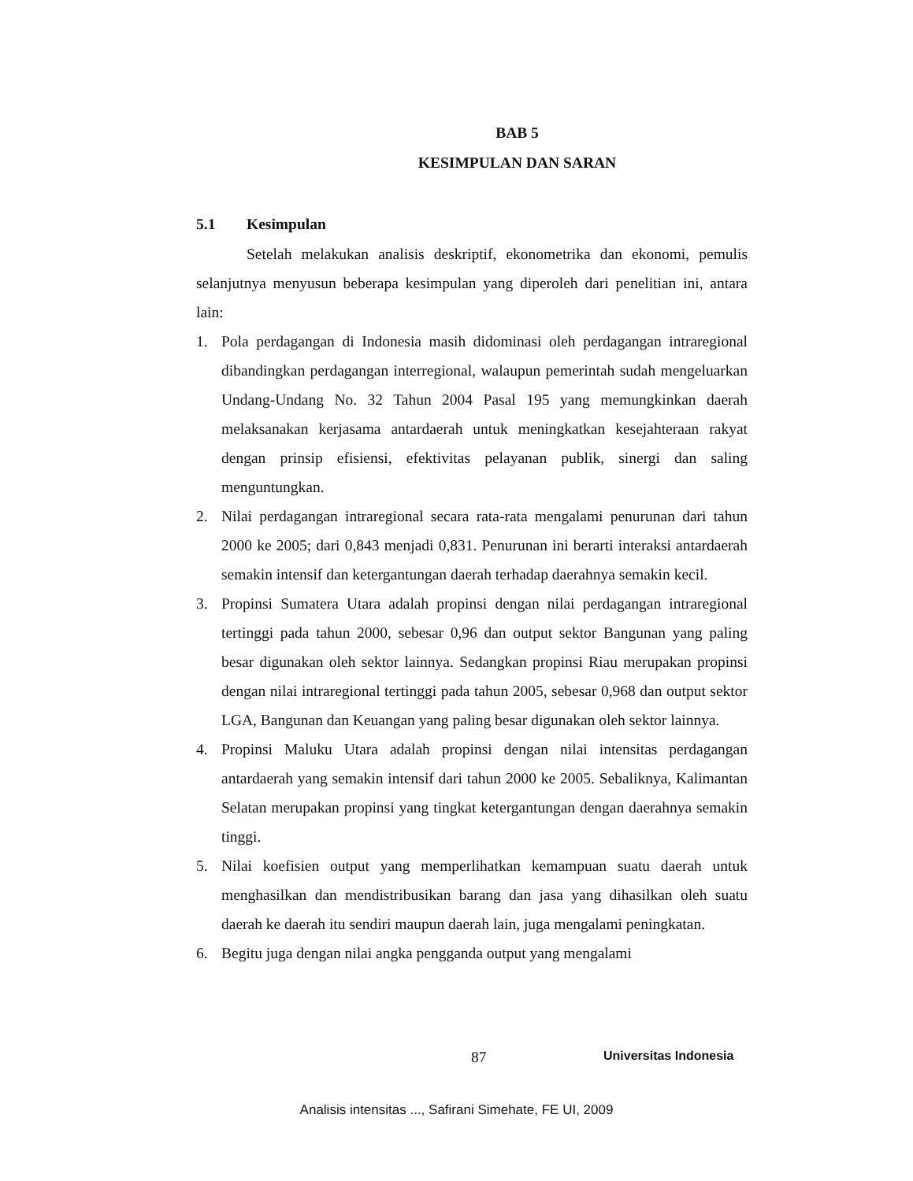BAB 5
KESIMPULAN DAN SARAN
5.1 Kesimpulan
Setelah melakukan analisis deskriptif, ekonometrika dan ekonomi, pemulis selanjutnya menyusun beberapa kesimpulan yang diperoleh dari penelitian ini, antara lain:
1. Pola perdagangan di Indonesia masih didominasi oleh perdagangan intraregional dibandingkan perdagangan interregional, walaupun pemerintah sudah mengeluarkan Undang-Undang No. 32 Tahun 2004 Pasal 195 yang memungkinkan daerah melaksanakan kerjasama antardaerah untuk meningkatkan kesejahteraan rakyat dengan prinsip efisiensi, efektivitas pelayanan publik, sinergi dan saling menguntungkan.
2. Nilai perdagangan intraregional secara rata-rata mengalami penurunan dari tahun 2000 ke 2005; dari 0,843 menjadi 0,831. Penurunan ini berarti interaksi antardaerah semakin intensif dan ketergantungan daerah terhadap daerahnya semakin kecil.
3. Propinsi Sumatera Utara adalah propinsi dengan nilai perdagangan intraregional tertinggi pada tahun 2000, sebesar 0,96 dan output sektor Bangunan yang paling besar digunakan oleh sektor lainnya. Sedangkan propinsi Riau merupakan propinsi dengan nilai intraregional tertinggi pada tahun 2005, sebesar 0,968 dan output sektor LGA, Bangunan dan Keuangan yang paling besar digunakan oleh sektor lainnya.
4. Propinsi Maluku Utara adalah propinsi dengan nilai intensitas perdagangan antardaerah yang semakin intensif dari tahun 2000 ke 2005. Sebaliknya, Kalimantan Selatan merupakan propinsi yang tingkat ketergantungan dengan daerahnya semakin tinggi.
5. Nilai koefisien output yang memperlihatkan kemampuan suatu daerah untuk menghasilkan dan mendistribusikan barang dan jasa yang dihasilkan oleh suatu daerah ke daerah itu sendiri maupun daerah lain, juga mengalami peningkatan.
6. Begitu juga dengan nilai angka pengganda output yang mengalami
87 Universitas Indonesia
Analisis intensitas ..., Safirani Simehate, FE UI, 2009